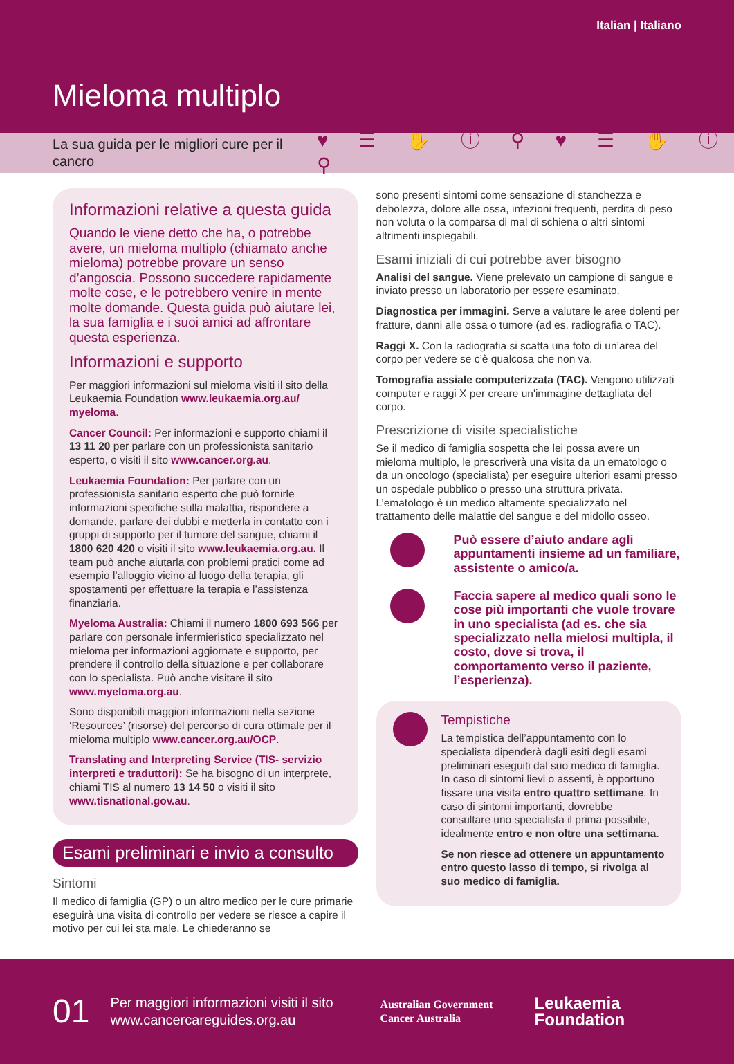Italian | Italiano
Mieloma multiplo
La sua guida per le migliori cure per il cancro ♥ ☰ ✋ ⓘ ⚲ ♥ ☰ ✋ ⓘ ⚲
Informazioni relative a questa guida
Quando le viene detto che ha, o potrebbe avere, un mieloma multiplo (chiamato anche mieloma) potrebbe provare un senso d’angoscia. Possono succedere rapidamente molte cose, e le potrebbero venire in mente molte domande. Questa guida può aiutare lei, la sua famiglia e i suoi amici ad affrontare questa esperienza.
Informazioni e supporto
Per maggiori informazioni sul mieloma visiti il sito della Leukaemia Foundation www.leukaemia.org.au/ myeloma.
Cancer Council: Per informazioni e supporto chiami il 13 11 20 per parlare con un professionista sanitario esperto, o visiti il sito www.cancer.org.au.
Leukaemia Foundation: Per parlare con un professionista sanitario esperto che può fornirle informazioni specifiche sulla malattia, rispondere a domande, parlare dei dubbi e metterla in contatto con i gruppi di supporto per il tumore del sangue, chiami il 1800 620 420 o visiti il sito www.leukaemia.org.au. Il team può anche aiutarla con problemi pratici come ad esempio l’alloggio vicino al luogo della terapia, gli spostamenti per effettuare la terapia e l’assistenza finanziaria.
Myeloma Australia: Chiami il numero 1800 693 566 per parlare con personale infermieristico specializzato nel mieloma per informazioni aggiornate e supporto, per prendere il controllo della situazione e per collaborare con lo specialista. Può anche visitare il sito www.myeloma.org.au.
Sono disponibili maggiori informazioni nella sezione ‘Resources’ (risorse) del percorso di cura ottimale per il mieloma multiplo www.cancer.org.au/OCP.
Translating and Interpreting Service (TIS- servizio interpreti e traduttori): Se ha bisogno di un interprete, chiami TIS al numero 13 14 50 o visiti il sito www.tisnational.gov.au.
Esami preliminari e invio a consulto
Sintomi
Il medico di famiglia (GP) o un altro medico per le cure primarie eseguirà una visita di controllo per vedere se riesce a capire il motivo per cui lei sta male. Le chiederanno se
sono presenti sintomi come sensazione di stanchezza e debolezza, dolore alle ossa, infezioni frequenti, perdita di peso non voluta o la comparsa di mal di schiena o altri sintomi altrimenti inspiegabili.
Esami iniziali di cui potrebbe aver bisogno
Analisi del sangue. Viene prelevato un campione di sangue e inviato presso un laboratorio per essere esaminato.
Diagnostica per immagini. Serve a valutare le aree dolenti per fratture, danni alle ossa o tumore (ad es. radiografia o TAC).
Raggi X. Con la radiografia si scatta una foto di un’area del corpo per vedere se c’è qualcosa che non va.
Tomografia assiale computerizzata (TAC). Vengono utilizzati computer e raggi X per creare un'immagine dettagliata del corpo.
Prescrizione di visite specialistiche
Se il medico di famiglia sospetta che lei possa avere un mieloma multiplo, le prescriverà una visita da un ematologo o da un oncologo (specialista) per eseguire ulteriori esami presso un ospedale pubblico o presso una struttura privata. L’ematologo è un medico altamente specializzato nel trattamento delle malattie del sangue e del midollo osseo.
Può essere d’aiuto andare agli appuntamenti insieme ad un familiare, assistente o amico/a.
Faccia sapere al medico quali sono le cose più importanti che vuole trovare in uno specialista (ad es. che sia specializzato nella mielosi multipla, il costo, dove si trova, il comportamento verso il paziente, l’esperienza).
Tempistiche
La tempistica dell’appuntamento con lo specialista dipenderà dagli esiti degli esami preliminari eseguiti dal suo medico di famiglia. In caso di sintomi lievi o assenti, è opportuno fissare una visita entro quattro settimane. In caso di sintomi importanti, dovrebbe consultare uno specialista il prima possibile, idealmente entro e non oltre una settimana.
Se non riesce ad ottenere un appuntamento entro questo lasso di tempo, si rivolga al suo medico di famiglia.
01 Per maggiori informazioni visiti il sito www.cancercareguides.org.au Australian Government
Cancer Australia Leukaemia
Foundation